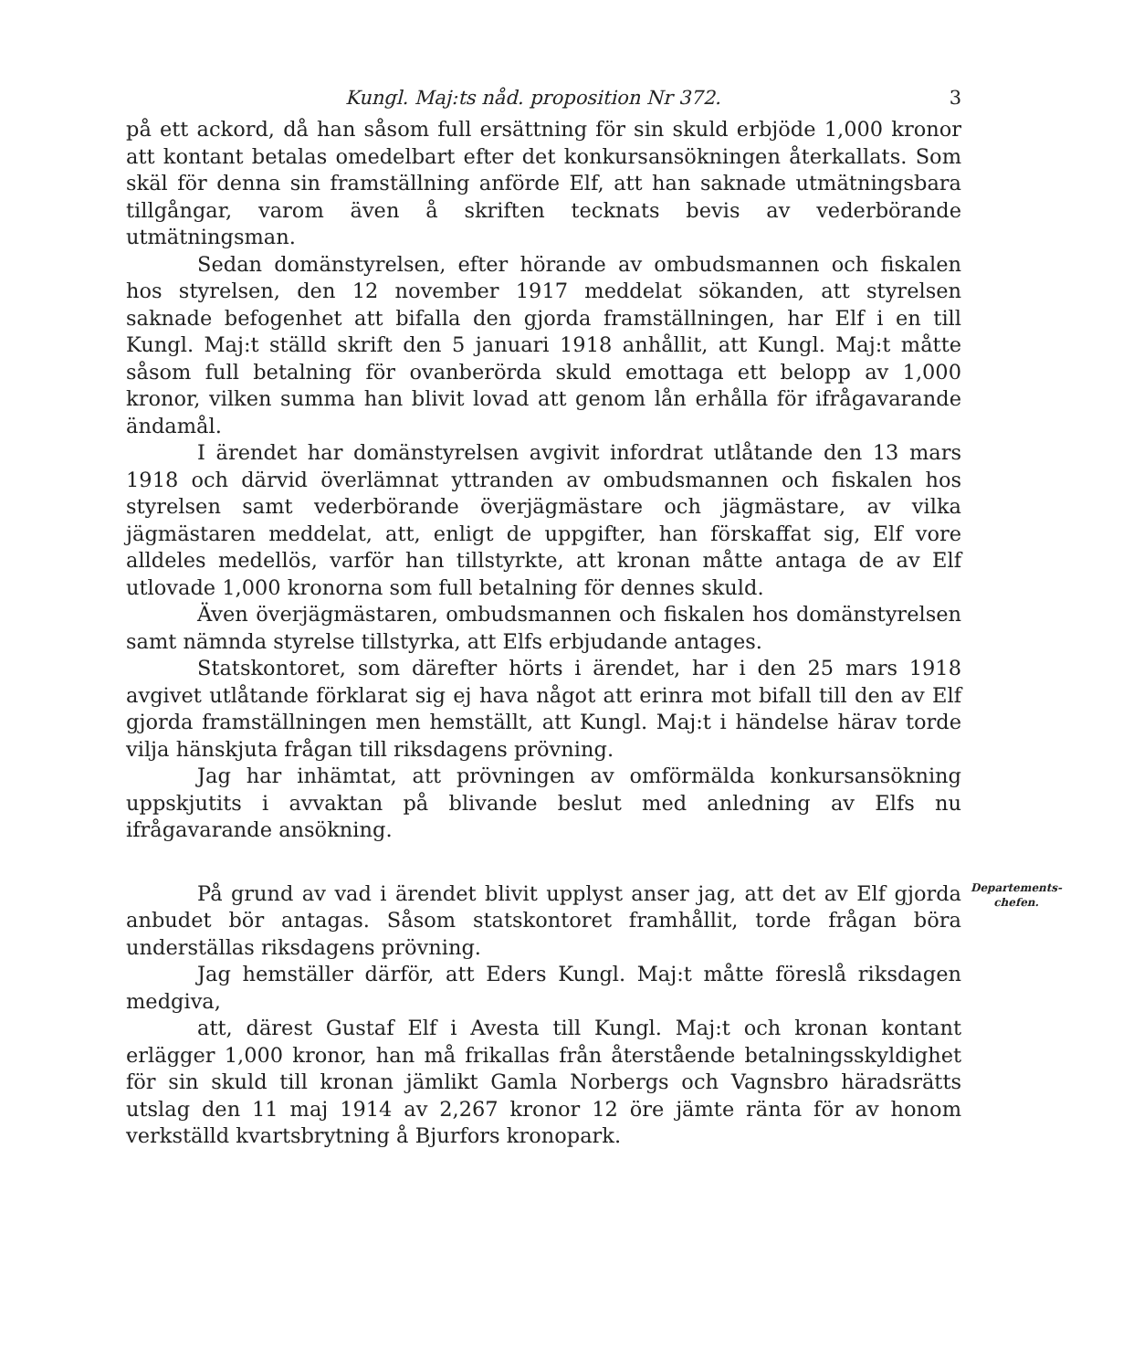Kungl. Maj:ts nåd. proposition Nr 372. 3
på ett ackord, då han såsom full ersättning för sin skuld erbjöde 1,000 kronor att kontant betalas omedelbart efter det konkursansökningen återkallats. Som skäl för denna sin framställning anförde Elf, att han saknade utmätningsbara tillgångar, varom även å skriften tecknats bevis av vederbörande utmätningsman.
Sedan domänstyrelsen, efter hörande av ombudsmannen och fiskalen hos styrelsen, den 12 november 1917 meddelat sökanden, att styrelsen saknade befogenhet att bifalla den gjorda framställningen, har Elf i en till Kungl. Maj:t ställd skrift den 5 januari 1918 anhållit, att Kungl. Maj:t måtte såsom full betalning för ovanberörda skuld emottaga ett belopp av 1,000 kronor, vilken summa han blivit lovad att genom lån erhålla för ifrågavarande ändamål.
I ärendet har domänstyrelsen avgivit infordrat utlåtande den 13 mars 1918 och därvid överlämnat yttranden av ombudsmannen och fiskalen hos styrelsen samt vederbörande överjägmästare och jägmästare, av vilka jägmästaren meddelat, att, enligt de uppgifter, han förskaffat sig, Elf vore alldeles medellös, varför han tillstyrkte, att kronan måtte antaga de av Elf utlovade 1,000 kronorna som full betalning för dennes skuld.
Även överjägmästaren, ombudsmannen och fiskalen hos domänstyrelsen samt nämnda styrelse tillstyrka, att Elfs erbjudande antages.
Statskontoret, som därefter hörts i ärendet, har i den 25 mars 1918 avgivet utlåtande förklarat sig ej hava något att erinra mot bifall till den av Elf gjorda framställningen men hemställt, att Kungl. Maj:t i händelse härav torde vilja hänskjuta frågan till riksdagens prövning.
Jag har inhämtat, att prövningen av omförmälda konkursansökning uppskjutits i avvaktan på blivande beslut med anledning av Elfs nu ifrågavarande ansökning.
Departements-
chefen.
På grund av vad i ärendet blivit upplyst anser jag, att det av Elf gjorda anbudet bör antagas. Såsom statskontoret framhållit, torde frågan böra underställas riksdagens prövning.
Jag hemställer därför, att Eders Kungl. Maj:t måtte föreslå riksdagen medgiva,
att, därest Gustaf Elf i Avesta till Kungl. Maj:t och kronan kontant erlägger 1,000 kronor, han må frikallas från återstående betalningsskyldighet för sin skuld till kronan jämlikt Gamla Norbergs och Vagnsbro häradsrätts utslag den 11 maj 1914 av 2,267 kronor 12 öre jämte ränta för av honom verkställd kvartsbrytning å Bjurfors kronopark.